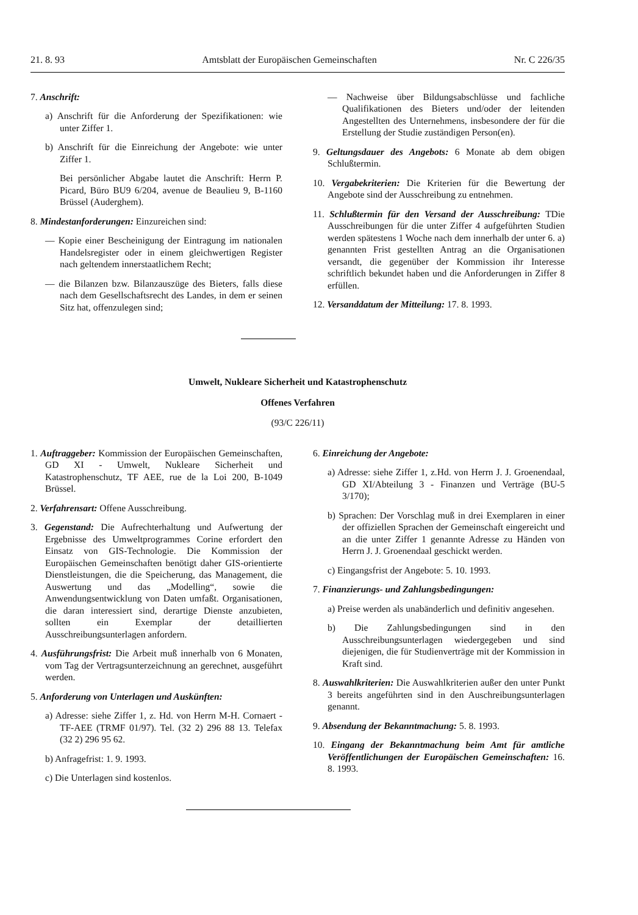21. 8. 93 Amtsblatt der Europäischen Gemeinschaften Nr. C 226/35
7. Anschrift:
a) Anschrift für die Anforderung der Spezifikationen: wie unter Ziffer 1.
b) Anschrift für die Einreichung der Angebote: wie unter Ziffer 1.
Bei persönlicher Abgabe lautet die Anschrift: Herrn P. Picard, Büro BU9 6/204, avenue de Beaulieu 9, B-1160 Brüssel (Auderghem).
8. Mindestanforderungen: Einzureichen sind:
— Kopie einer Bescheinigung der Eintragung im nationalen Handelsregister oder in einem gleichwertigen Register nach geltendem innerstaatlichem Recht;
— die Bilanzen bzw. Bilanzauszüge des Bieters, falls diese nach dem Gesellschaftsrecht des Landes, in dem er seinen Sitz hat, offenzulegen sind;
— Nachweise über Bildungsabschlüsse und fachliche Qualifikationen des Bieters und/oder der leitenden Angestellten des Unternehmens, insbesondere der für die Erstellung der Studie zuständigen Person(en).
9. Geltungsdauer des Angebots: 6 Monate ab dem obigen Schlußtermin.
10. Vergabekriterien: Die Kriterien für die Bewertung der Angebote sind der Ausschreibung zu entnehmen.
11. Schlußtermin für den Versand der Ausschreibung: TDie Ausschreibungen für die unter Ziffer 4 aufgeführten Studien werden spätestens 1 Woche nach dem innerhalb der unter 6. a) genannten Frist gestellten Antrag an die Organisationen versandt, die gegenüber der Kommission ihr Interesse schriftlich bekundet haben und die Anforderungen in Ziffer 8 erfüllen.
12. Versanddatum der Mitteilung: 17. 8. 1993.
Umwelt, Nukleare Sicherheit und Katastrophenschutz
Offenes Verfahren
(93/C 226/11)
1. Auftraggeber: Kommission der Europäischen Gemeinschaften, GD XI - Umwelt, Nukleare Sicherheit und Katastrophenschutz, TF AEE, rue de la Loi 200, B-1049 Brüssel.
2. Verfahrensart: Offene Ausschreibung.
3. Gegenstand: Die Aufrechterhaltung und Aufwertung der Ergebnisse des Umweltprogrammes Corine erfordert den Einsatz von GIS-Technologie. Die Kommission der Europäischen Gemeinschaften benötigt daher GIS-orientierte Dienstleistungen, die die Speicherung, das Management, die Auswertung und das „Modelling“, sowie die Anwendungsentwicklung von Daten umfaßt. Organisationen, die daran interessiert sind, derartige Dienste anzubieten, sollten ein Exemplar der detaillierten Ausschreibungsunterlagen anfordern.
4. Ausführungsfrist: Die Arbeit muß innerhalb von 6 Monaten, vom Tag der Vertragsunterzeichnung an gerechnet, ausgeführt werden.
5. Anforderung von Unterlagen und Auskünften:
a) Adresse: siehe Ziffer 1, z. Hd. von Herrn M-H. Cornaert - TF-AEE (TRMF 01/97). Tel. (32 2) 296 88 13. Telefax (32 2) 296 95 62.
b) Anfragefrist: 1. 9. 1993.
c) Die Unterlagen sind kostenlos.
6. Einreichung der Angebote:
a) Adresse: siehe Ziffer 1, z.Hd. von Herrn J. J. Groenendaal, GD XI/Abteilung 3 - Finanzen und Verträge (BU-5 3/170);
b) Sprachen: Der Vorschlag muß in drei Exemplaren in einer der offiziellen Sprachen der Gemeinschaft eingereicht und an die unter Ziffer 1 genannte Adresse zu Händen von Herrn J. J. Groenendaal geschickt werden.
c) Eingangsfrist der Angebote: 5. 10. 1993.
7. Finanzierungs- und Zahlungsbedingungen:
a) Preise werden als unabänderlich und definitiv angesehen.
b) Die Zahlungsbedingungen sind in den Ausschreibungsunterlagen wiedergegeben und sind diejenigen, die für Studienverträge mit der Kommission in Kraft sind.
8. Auswahlkriterien: Die Auswahlkriterien außer den unter Punkt 3 bereits angeführten sind in den Auschreibungsunterlagen genannt.
9. Absendung der Bekanntmachung: 5. 8. 1993.
10. Eingang der Bekanntmachung beim Amt für amtliche Veröffentlichungen der Europäischen Gemeinschaften: 16. 8. 1993.